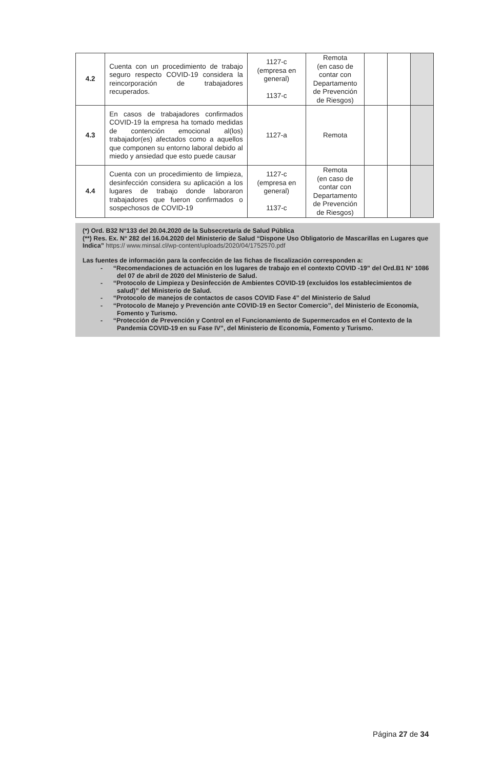| 4.2 | Cuenta con un procedimiento de trabajo seguro respecto COVID-19 considera la reincorporación de trabajadores recuperados. | 1127-c (empresa en general) 1137-c | Remota (en caso de contar con Departamento de Prevención de Riesgos) | | | |
| 4.3 | En casos de trabajadores confirmados COVID-19 la empresa ha tomado medidas de contención emocional al(los) trabajador(es) afectados como a aquellos que componen su entorno laboral debido al miedo y ansiedad que esto puede causar | 1127-a | Remota | | | |
| 4.4 | Cuenta con un procedimiento de limpieza, desinfección considera su aplicación a los lugares de trabajo donde laboraron trabajadores que fueron confirmados o sospechosos de COVID-19 | 1127-c (empresa en general) 1137-c | Remota (en caso de contar con Departamento de Prevención de Riesgos) | | | |
(*) Ord. B32 N°133 del 20.04.2020 de la Subsecretaría de Salud Pública
(**) Res. Ex. N° 282 del 16.04.2020 del Ministerio de Salud “Dispone Uso Obligatorio de Mascarillas en Lugares que Indica” https:// www.minsal.cl/wp-content/uploads/2020/04/1752570.pdf
Las fuentes de información para la confección de las fichas de fiscalización corresponden a:
- “Recomendaciones de actuación en los lugares de trabajo en el contexto COVID -19” del Ord.B1 N° 1086 del 07 de abril de 2020 del Ministerio de Salud.
- “Protocolo de Limpieza y Desinfección de Ambientes COVID-19 (excluidos los establecimientos de salud)” del Ministerio de Salud.
- “Protocolo de manejos de contactos de casos COVID Fase 4” del Ministerio de Salud
- “Protocolo de Manejo y Prevención ante COVID-19 en Sector Comercio”, del Ministerio de Economía, Fomento y Turismo.
- “Protección de Prevención y Control en el Funcionamiento de Supermercados en el Contexto de la Pandemia COVID-19 en su Fase IV”, del Ministerio de Economía, Fomento y Turismo.
Página 27 de 34